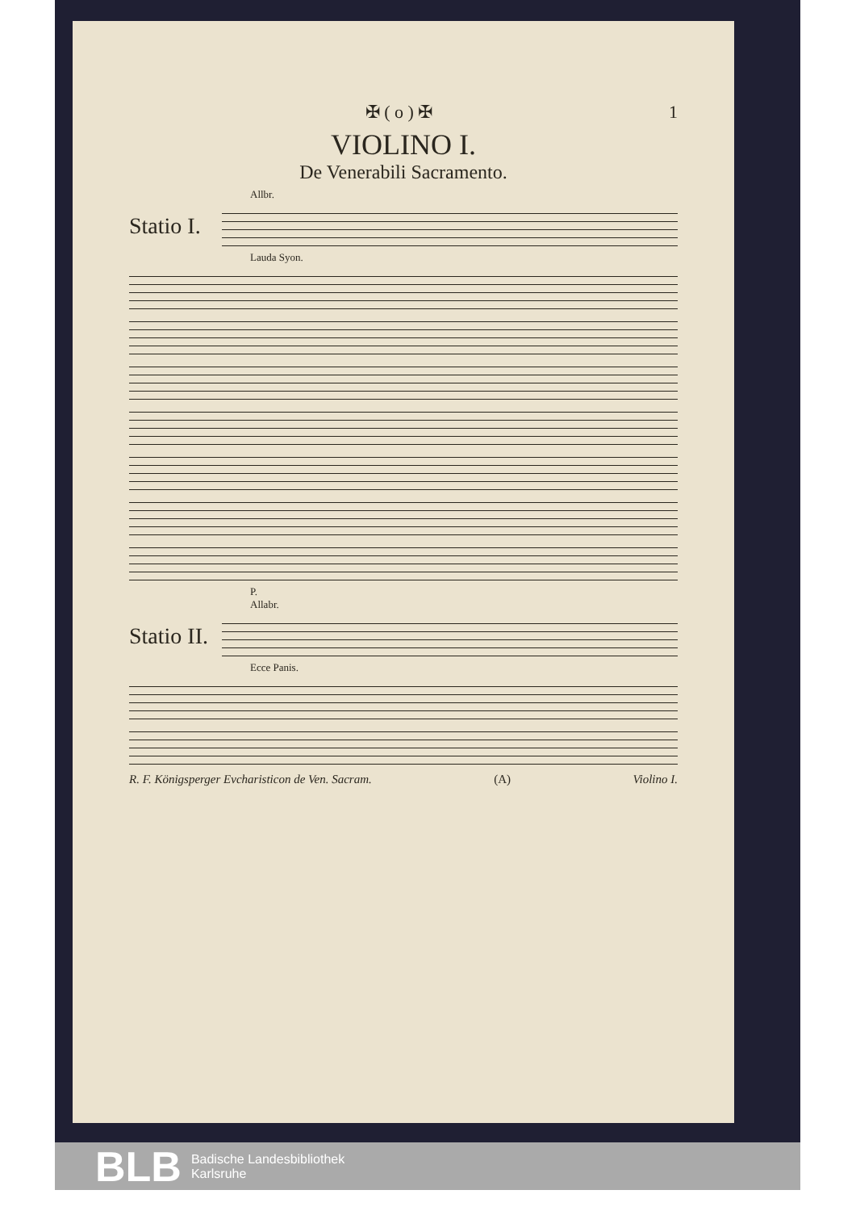✠ ( o ) ✠ 1
VIOLINO I.
De Venerabili Sacramento.
Allbr.
Statio I.
Lauda Syon.
P.
Allabr.
Statio II.
Ecce Panis.
R. F. Königsperger Evcharisticon de Ven. Sacram. (A) Violino I.
BLB Badische Landesbibliothek
Karlsruhe